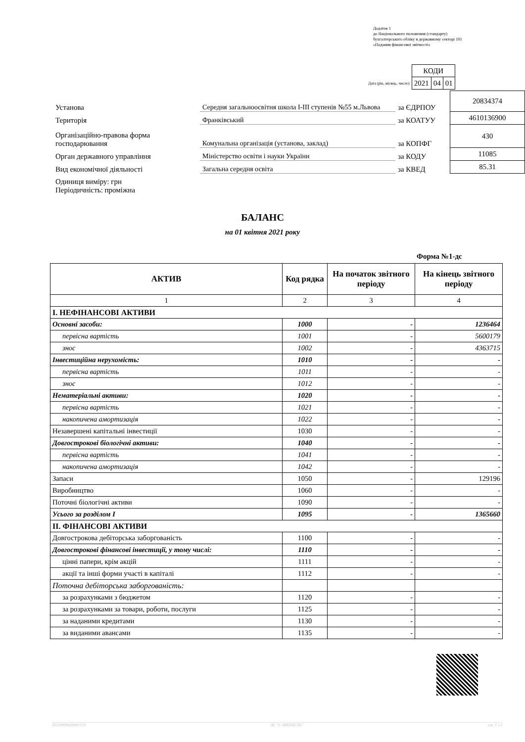Додаток 1
до Національного положення (стандарту)
бухгалтерського обліку в державному секторі 101
«Подання фінансової звітності»
| | КОДИ | | |
| Дата (рік, місяць, число) | 2021 | 04 | 01 |
| Установа | Середня загальноосвітня школа I-III ступенів №55 м.Львова | за ЄДРПОУ | 20834374 |
| Територія | Франківський | за КОАТУУ | 4610136900 |
| Організаційно-правова форма господарювання | Комунальна організація (установа, заклад) | за КОПФГ | 430 |
| Орган державного управління | Міністерство освіти і науки України | за КОДУ | 11085 |
| Вид економічної діяльності | Загальна середня освіта | за КВЕД | 85.31 |
| Одиниця виміру: грн Періодичність: проміжна | | | |
БАЛАНС
на 01 квітня 2021 року
Форма №1-дс
| АКТИВ | Код рядка | На початок звітного періоду | На кінець звітного періоду |
| --- | --- | --- | --- |
| 1 | 2 | 3 | 4 |
| I. НЕФІНАНСОВІ АКТИВИ | | | |
| Основні засоби: | 1000 | - | 1236464 |
| первісна вартість | 1001 | - | 5600179 |
| знос | 1002 | - | 4363715 |
| Інвестиційна нерухомість: | 1010 | - | - |
| первісна вартість | 1011 | - | - |
| знос | 1012 | - | - |
| Нематеріальні активи: | 1020 | - | - |
| первісна вартість | 1021 | - | - |
| накопичена амортизація | 1022 | - | - |
| Незавершені капітальні інвестиції | 1030 | - | - |
| Довгострокові біологічні активи: | 1040 | - | - |
| первісна вартість | 1041 | - | - |
| накопичена амортизація | 1042 | - | - |
| Запаси | 1050 | - | 129196 |
| Виробництво | 1060 | - | - |
| Поточні біологічні активи | 1090 | - | - |
| Усього за розділом I | 1095 | - | 1365660 |
| II. ФІНАНСОВІ АКТИВИ | | | |
| Довгострокова дебіторська заборгованість | 1100 | - | - |
| Довгострокові фінансові інвестиції, у тому числі: | 1110 | - | - |
| цінні папери, крім акцій | 1111 | - | - |
| акції та інші форми участі в капіталі | 1112 | - | - |
| Поточна дебіторська заборгованість: | | | |
| за розрахунками з бюджетом | 1120 | - | - |
| за розрахунками за товари, роботи, послуги | 1125 | - | - |
| за наданими кредитами | 1130 | - | - |
| за виданими авансами | 1135 | - | - |
20210000026941570 АС "Є-ЗВІТНІСТЬ" ст. 1 з 3